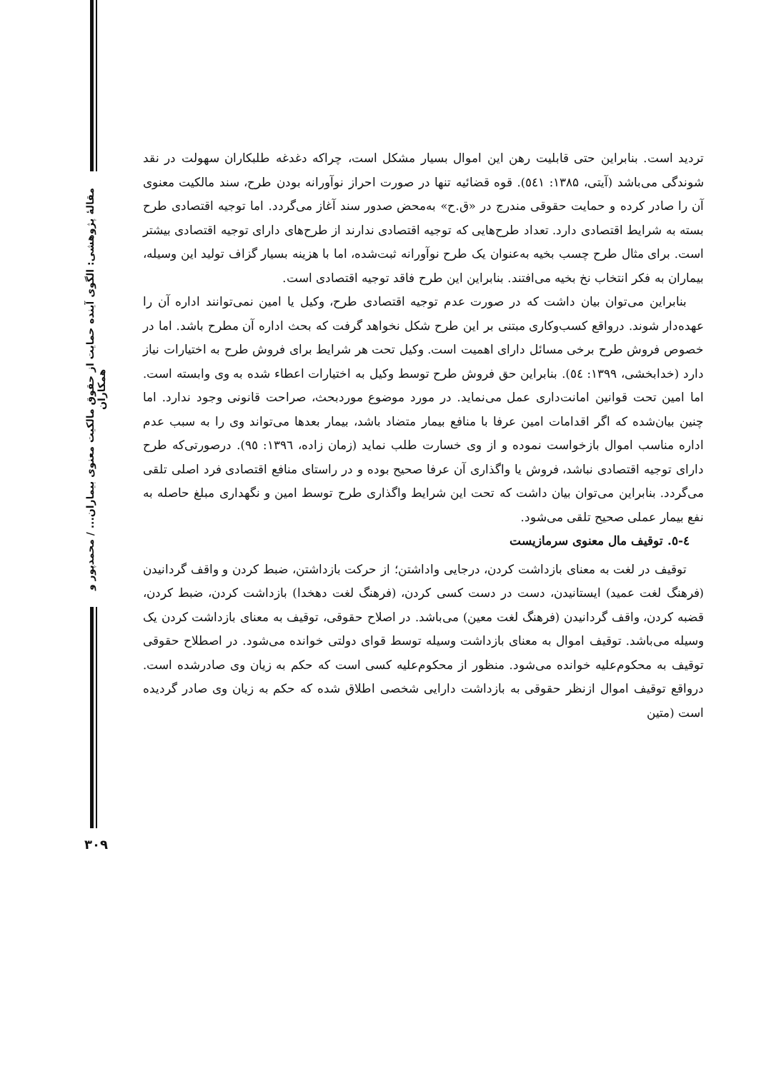مقالهٔ پژوهشی: الگوی آینده حمایت از حقوق مالکیت معنوی بیماران... / محمدپور و همکاران
تردید است. بنابراین حتی قابلیت رهن این اموال بسیار مشکل است، چراکه دغدغه طلبکاران سهولت در نقد شوندگی می‌باشد (آیتی، ۱۳۸۵: ٥٤١). قوه قضائیه تنها در صورت احراز نوآورانه بودن طرح، سند مالکیت معنوی آن را صادر کرده و حمایت حقوقی مندرج در «ق.ح» به‌محض صدور سند آغاز می‌گردد. اما توجیه اقتصادی طرح بسته به شرایط اقتصادی دارد. تعداد طرح‌هایی که توجیه اقتصادی ندارند از طرح‌های دارای توجیه اقتصادی بیشتر است. برای مثال طرح چسب بخیه به‌عنوان یک طرح نوآورانه ثبت‌شده، اما با هزینه بسیار گزاف تولید این وسیله، بیماران به فکر انتخاب نخ بخیه می‌افتند. بنابراین این طرح فاقد توجیه اقتصادی است.
بنابراین می‌توان بیان داشت که در صورت عدم توجیه اقتصادی طرح، وکیل یا امین نمی‌توانند اداره آن را عهده‌دار شوند. درواقع کسب‌وکاری مبتنی بر این طرح شکل نخواهد گرفت که بحث اداره آن مطرح باشد. اما در خصوص فروش طرح برخی مسائل دارای اهمیت است. وکیل تحت هر شرایط برای فروش طرح به اختیارات نیاز دارد (خدابخشی، ۱۳۹۹: ٥٤). بنابراین حق فروش طرح توسط وکیل به اختیارات اعطاء شده به وی وابسته است. اما امین تحت قوانین امانت‌داری عمل می‌نماید. در مورد موضوع موردبحث، صراحت قانونی وجود ندارد. اما چنین بیان‌شده که اگر اقدامات امین عرفا با منافع بیمار متضاد باشد، بیمار بعدها می‌تواند وی را به سبب عدم اداره مناسب اموال بازخواست نموده و از وی خسارت طلب نماید (زمان زاده، ۱۳۹٦: ۹٥). درصورتی‌که طرح دارای توجیه اقتصادی نباشد، فروش یا واگذاری آن عرفا صحیح بوده و در راستای منافع اقتصادی فرد اصلی تلقی می‌گردد. بنابراین می‌توان بیان داشت که تحت این شرایط واگذاری طرح توسط امین و نگهداری مبلغ حاصله به نفع بیمار عملی صحیح تلقی می‌شود.
٤-٥. توقیف مال معنوی سرمازیست
توقیف در لغت به معنای بازداشت کردن، درجایی واداشتن؛ از حرکت بازداشتن، ضبط کردن و واقف گردانیدن (فرهنگ لغت عمید) ایستانیدن، دست در دست کسی کردن، (فرهنگ لغت دهخدا) بازداشت کردن، ضبط کردن، قضبه کردن، واقف گردانیدن (فرهنگ لغت معین) می‌باشد. در اصلاح حقوقی، توقیف به معنای بازداشت کردن یک وسیله می‌باشد. توقیف اموال به معنای بازداشت وسیله توسط قوای دولتی خوانده می‌شود. در اصطلاح حقوقی توقیف به محکوم‌علیه خوانده می‌شود. منظور از محکوم‌علیه کسی است که حکم به زیان وی صادرشده است. درواقع توقیف اموال ازنظر حقوقی به بازداشت دارایی شخصی اطلاق شده که حکم به زیان وی صادر گردیده است (متین
۳۰۹